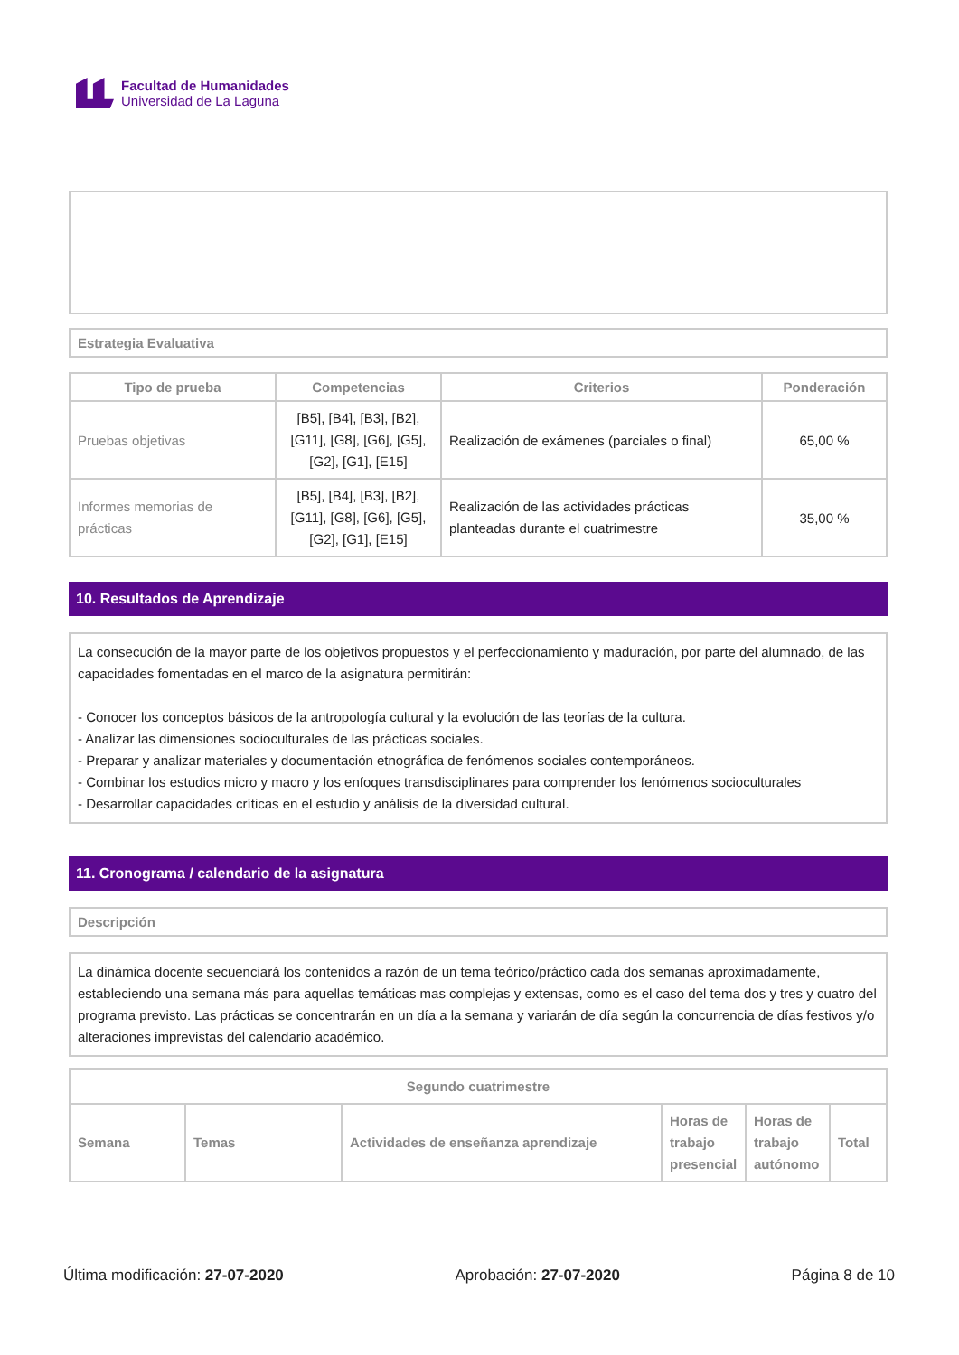Facultad de Humanidades
Universidad de La Laguna
Estrategia Evaluativa
| Tipo de prueba | Competencias | Criterios | Ponderación |
| --- | --- | --- | --- |
| Pruebas objetivas | [B5], [B4], [B3], [B2], [G11], [G8], [G6], [G5], [G2], [G1], [E15] | Realización de exámenes (parciales o final) | 65,00 % |
| Informes memorias de prácticas | [B5], [B4], [B3], [B2], [G11], [G8], [G6], [G5], [G2], [G1], [E15] | Realización de las actividades prácticas planteadas durante el cuatrimestre | 35,00 % |
10. Resultados de Aprendizaje
La consecución de la mayor parte de los objetivos propuestos y el perfeccionamiento y maduración, por parte del alumnado, de las capacidades fomentadas en el marco de la asignatura permitirán:
- Conocer los conceptos básicos de la antropología cultural y la evolución de las teorías de la cultura.
- Analizar las dimensiones socioculturales de las prácticas sociales.
- Preparar y analizar materiales y documentación etnográfica de fenómenos sociales contemporáneos.
- Combinar los estudios micro y macro y los enfoques transdisciplinares para comprender los fenómenos socioculturales
- Desarrollar capacidades críticas en el estudio y análisis de la diversidad cultural.
11. Cronograma / calendario de la asignatura
Descripción
La dinámica docente secuenciará los contenidos a razón de un tema teórico/práctico cada dos semanas aproximadamente, estableciendo una semana más para aquellas temáticas mas complejas y extensas, como es el caso del tema dos y tres y cuatro del programa previsto. Las prácticas se concentrarán en un día a la semana y variarán de día según la concurrencia de días festivos y/o alteraciones imprevistas del calendario académico.
| Segundo cuatrimestre | | | | | |
| --- | --- | --- | --- | --- | --- |
| Semana | Temas | Actividades de enseñanza aprendizaje | Horas de trabajo presencial | Horas de trabajo autónomo | Total |
Última modificación: 27-07-2020 Aprobación: 27-07-2020 Página 8 de 10